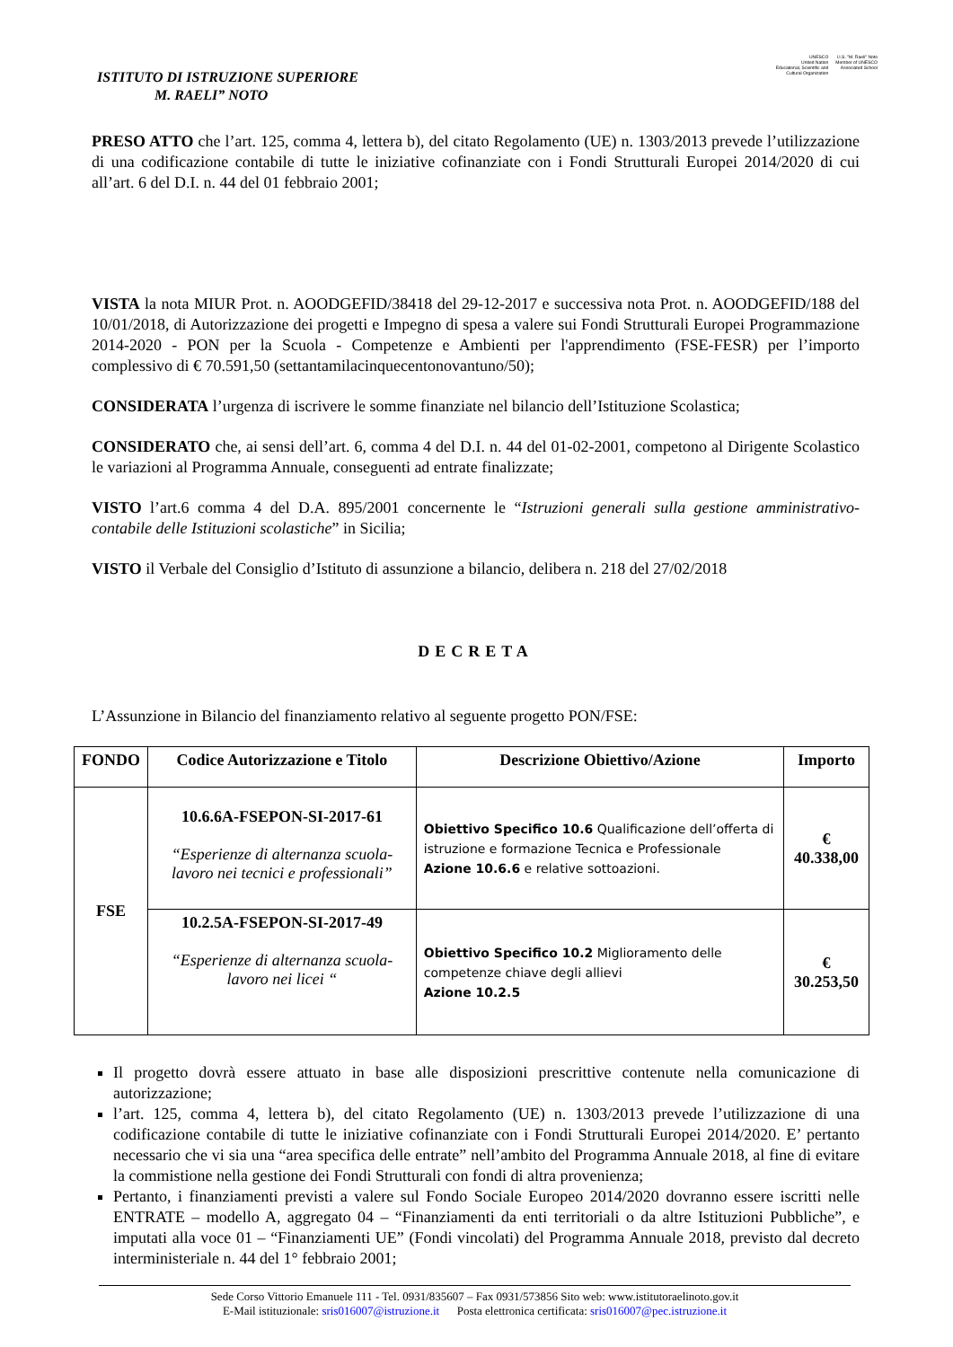ISTITUTO DI ISTRUZIONE SUPERIORE
M. RAELI” NOTO
UNESCO
United Nation
Educational, Scientific and
Cultural Organization
I.I.S. "M. Raeli" Noto
Member of UNESCO
Associated School
PRESO ATTO che l’art. 125, comma 4, lettera b), del citato Regolamento (UE) n. 1303/2013 prevede l’utilizzazione di una codificazione contabile di tutte le iniziative cofinanziate con i Fondi Strutturali Europei 2014/2020 di cui all’art. 6 del D.I. n. 44 del 01 febbraio 2001;
VISTA la nota MIUR Prot. n. AOODGEFID/38418 del 29-12-2017 e successiva nota Prot. n. AOODGEFID/188 del 10/01/2018, di Autorizzazione dei progetti e Impegno di spesa a valere sui Fondi Strutturali Europei Programmazione 2014-2020 - PON per la Scuola - Competenze e Ambienti per l'apprendimento (FSE-FESR) per l’importo complessivo di € 70.591,50 (settantamilacinquecentonovantuno/50);
CONSIDERATA l’urgenza di iscrivere le somme finanziate nel bilancio dell’Istituzione Scolastica;
CONSIDERATO che, ai sensi dell’art. 6, comma 4 del D.I. n. 44 del 01-02-2001, competono al Dirigente Scolastico le variazioni al Programma Annuale, conseguenti ad entrate finalizzate;
VISTO l’art.6 comma 4 del D.A. 895/2001 concernente le “Istruzioni generali sulla gestione amministrativo-contabile delle Istituzioni scolastiche” in Sicilia;
VISTO il Verbale del Consiglio d’Istituto di assunzione a bilancio, delibera n. 218 del 27/02/2018
DECRETA
L’Assunzione in Bilancio del finanziamento relativo al seguente progetto PON/FSE:
| FONDO | Codice Autorizzazione e Titolo | Descrizione Obiettivo/Azione | Importo |
| --- | --- | --- | --- |
| FSE | 10.6.6A-FSEPON-SI-2017-61 “Esperienze di alternanza scuola-lavoro nei tecnici e professionali” | Obiettivo Specifico 10.6 Qualificazione dell’offerta di istruzione e formazione Tecnica e Professionale Azione 10.6.6 e relative sottoazioni. | € 40.338,00 |
| | 10.2.5A-FSEPON-SI-2017-49 “Esperienze di alternanza scuola-lavoro nei licei “ | Obiettivo Specifico 10.2 Miglioramento delle competenze chiave degli allievi Azione 10.2.5 | € 30.253,50 |
Il progetto dovrà essere attuato in base alle disposizioni prescrittive contenute nella comunicazione di autorizzazione;
l’art. 125, comma 4, lettera b), del citato Regolamento (UE) n. 1303/2013 prevede l’utilizzazione di una codificazione contabile di tutte le iniziative cofinanziate con i Fondi Strutturali Europei 2014/2020. E’ pertanto necessario che vi sia una “area specifica delle entrate” nell’ambito del Programma Annuale 2018, al fine di evitare la commistione nella gestione dei Fondi Strutturali con fondi di altra provenienza;
Pertanto, i finanziamenti previsti a valere sul Fondo Sociale Europeo 2014/2020 dovranno essere iscritti nelle ENTRATE – modello A, aggregato 04 – “Finanziamenti da enti territoriali o da altre Istituzioni Pubbliche”, e imputati alla voce 01 – “Finanziamenti UE” (Fondi vincolati) del Programma Annuale 2018, previsto dal decreto interministeriale n. 44 del 1° febbraio 2001;
Sede Corso Vittorio Emanuele 111 - Tel. 0931/835607 – Fax 0931/573856 Sito web: www.istitutoraelinoto.gov.it
E-Mail istituzionale: sris016007@istruzione.it Posta elettronica certificata: sris016007@pec.istruzione.it